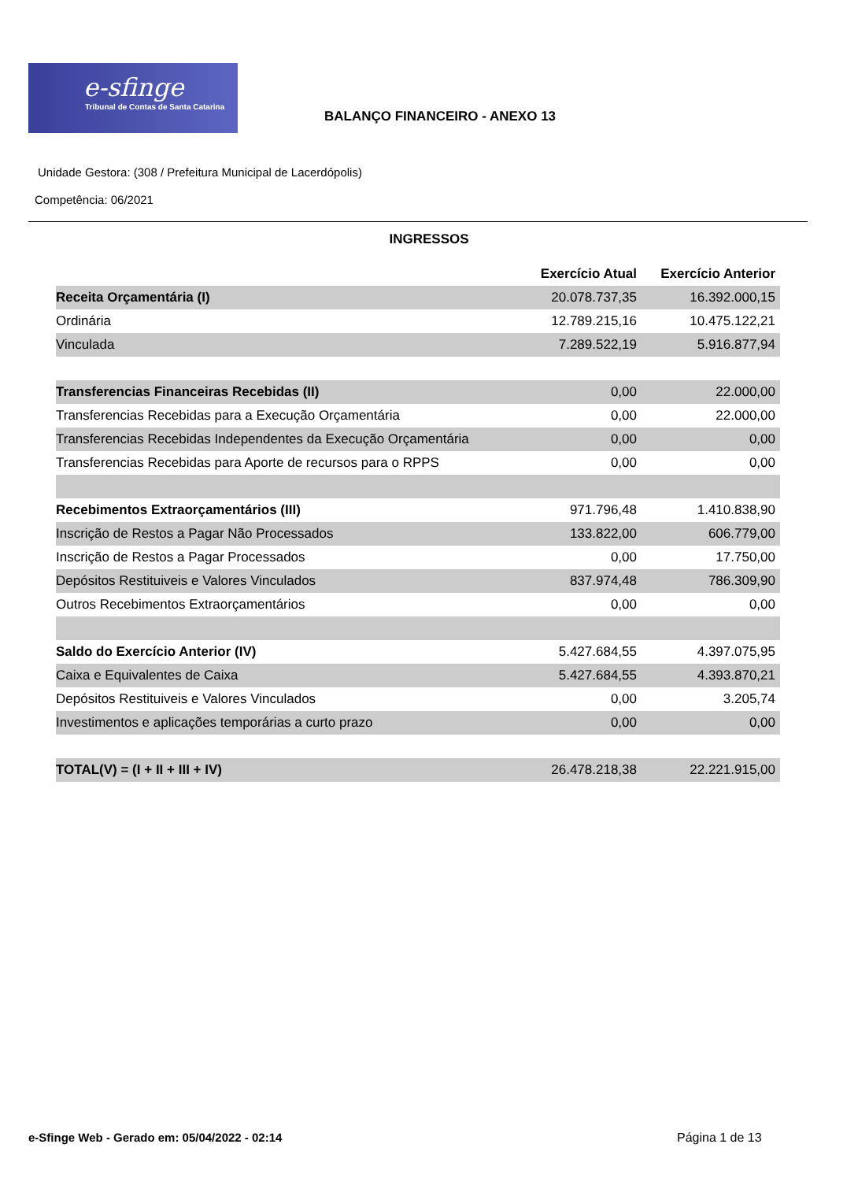e-sfinge
Tribunal de Contas de Santa Catarina
BALANÇO FINANCEIRO - ANEXO 13
Unidade Gestora: (308 / Prefeitura Municipal de Lacerdópolis)
Competência: 06/2021
INGRESSOS
| | Exercício Atual | Exercício Anterior |
| Receita Orçamentária (I) | 20.078.737,35 | 16.392.000,15 |
| Ordinária | 12.789.215,16 | 10.475.122,21 |
| Vinculada | 7.289.522,19 | 5.916.877,94 |
| Transferencias Financeiras Recebidas (II) | 0,00 | 22.000,00 |
| Transferencias Recebidas para a Execução Orçamentária | 0,00 | 22.000,00 |
| Transferencias Recebidas Independentes da Execução Orçamentária | 0,00 | 0,00 |
| Transferencias Recebidas para Aporte de recursos para o RPPS | 0,00 | 0,00 |
| Recebimentos Extraorçamentários (III) | 971.796,48 | 1.410.838,90 |
| Inscrição de Restos a Pagar Não Processados | 133.822,00 | 606.779,00 |
| Inscrição de Restos a Pagar Processados | 0,00 | 17.750,00 |
| Depósitos Restituiveis e Valores Vinculados | 837.974,48 | 786.309,90 |
| Outros Recebimentos Extraorçamentários | 0,00 | 0,00 |
| Saldo do Exercício Anterior (IV) | 5.427.684,55 | 4.397.075,95 |
| Caixa e Equivalentes de Caixa | 5.427.684,55 | 4.393.870,21 |
| Depósitos Restituiveis e Valores Vinculados | 0,00 | 3.205,74 |
| Investimentos e aplicações temporárias a curto prazo | 0,00 | 0,00 |
| TOTAL(V) = (I + II + III + IV) | 26.478.218,38 | 22.221.915,00 |
e-Sfinge Web - Gerado em: 05/04/2022 - 02:14
Página 1 de 13